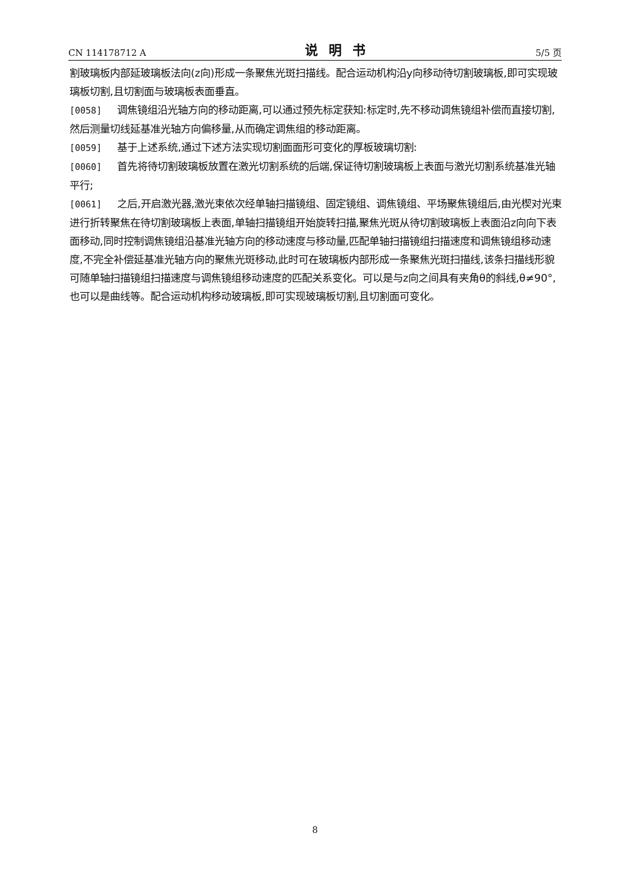CN 114178712 A 说明书 5/5 页
割玻璃板内部延玻璃板法向(z向)形成一条聚焦光斑扫描线。配合运动机构沿y向移动待切割玻璃板,即可实现玻璃板切割,且切割面与玻璃板表面垂直。
[0058] 调焦镜组沿光轴方向的移动距离,可以通过预先标定获知:标定时,先不移动调焦镜组补偿而直接切割,然后测量切线延基准光轴方向偏移量,从而确定调焦组的移动距离。
[0059] 基于上述系统,通过下述方法实现切割面面形可变化的厚板玻璃切割:
[0060] 首先将待切割玻璃板放置在激光切割系统的后端,保证待切割玻璃板上表面与激光切割系统基准光轴平行;
[0061] 之后,开启激光器,激光束依次经单轴扫描镜组、固定镜组、调焦镜组、平场聚焦镜组后,由光楔对光束进行折转聚焦在待切割玻璃板上表面,单轴扫描镜组开始旋转扫描,聚焦光斑从待切割玻璃板上表面沿z向向下表面移动,同时控制调焦镜组沿基准光轴方向的移动速度与移动量,匹配单轴扫描镜组扫描速度和调焦镜组移动速度,不完全补偿延基准光轴方向的聚焦光斑移动,此时可在玻璃板内部形成一条聚焦光斑扫描线,该条扫描线形貌可随单轴扫描镜组扫描速度与调焦镜组移动速度的匹配关系变化。可以是与z向之间具有夹角θ的斜线,θ≠90°,也可以是曲线等。配合运动机构移动玻璃板,即可实现玻璃板切割,且切割面可变化。
8